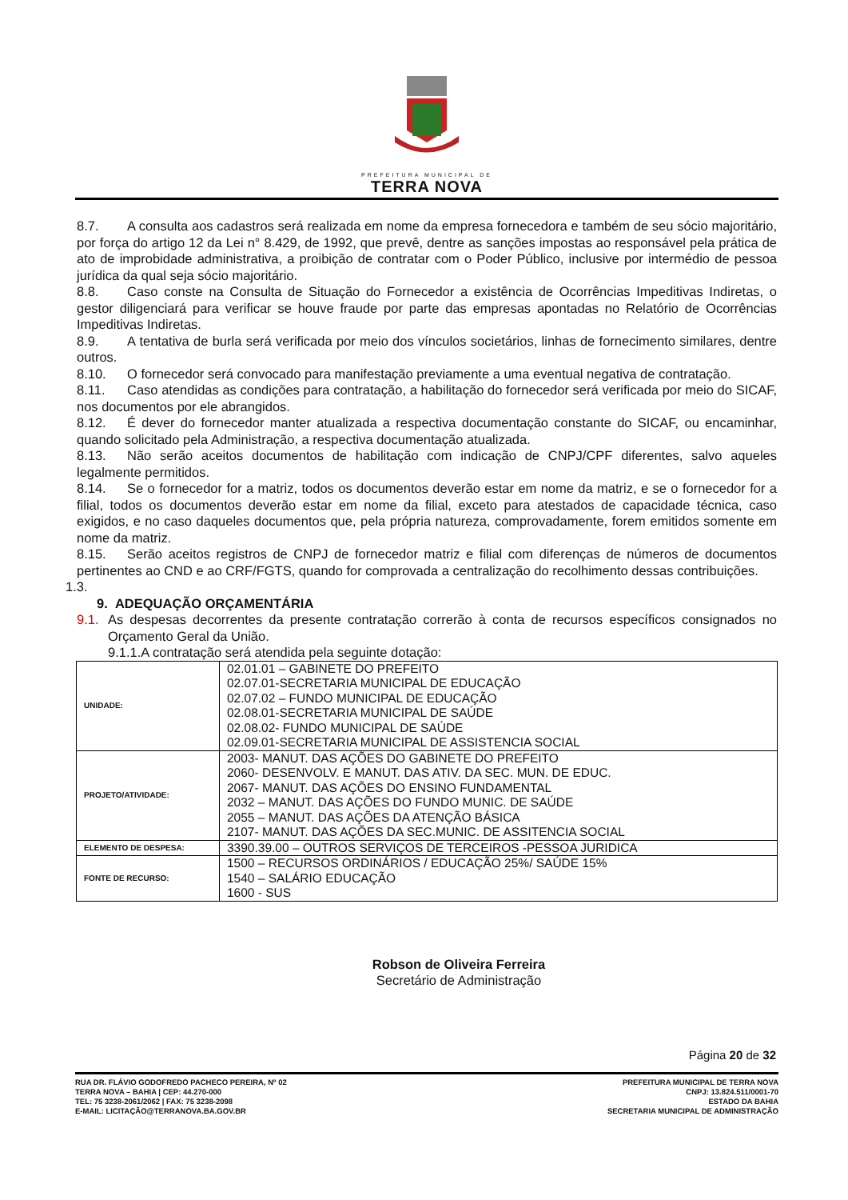PREFEITURA MUNICIPAL DE
TERRA NOVA
8.7. A consulta aos cadastros será realizada em nome da empresa fornecedora e também de seu sócio majoritário, por força do artigo 12 da Lei n° 8.429, de 1992, que prevê, dentre as sanções impostas ao responsável pela prática de ato de improbidade administrativa, a proibição de contratar com o Poder Público, inclusive por intermédio de pessoa jurídica da qual seja sócio majoritário.
8.8. Caso conste na Consulta de Situação do Fornecedor a existência de Ocorrências Impeditivas Indiretas, o gestor diligenciará para verificar se houve fraude por parte das empresas apontadas no Relatório de Ocorrências Impeditivas Indiretas.
8.9. A tentativa de burla será verificada por meio dos vínculos societários, linhas de fornecimento similares, dentre outros.
8.10. O fornecedor será convocado para manifestação previamente a uma eventual negativa de contratação.
8.11. Caso atendidas as condições para contratação, a habilitação do fornecedor será verificada por meio do SICAF, nos documentos por ele abrangidos.
8.12. É dever do fornecedor manter atualizada a respectiva documentação constante do SICAF, ou encaminhar, quando solicitado pela Administração, a respectiva documentação atualizada.
8.13. Não serão aceitos documentos de habilitação com indicação de CNPJ/CPF diferentes, salvo aqueles legalmente permitidos.
8.14. Se o fornecedor for a matriz, todos os documentos deverão estar em nome da matriz, e se o fornecedor for a filial, todos os documentos deverão estar em nome da filial, exceto para atestados de capacidade técnica, caso exigidos, e no caso daqueles documentos que, pela própria natureza, comprovadamente, forem emitidos somente em nome da matriz.
8.15. Serão aceitos registros de CNPJ de fornecedor matriz e filial com diferenças de números de documentos pertinentes ao CND e ao CRF/FGTS, quando for comprovada a centralização do recolhimento dessas contribuições.
1.3.
9. ADEQUAÇÃO ORÇAMENTÁRIA
9.1. As despesas decorrentes da presente contratação correrão à conta de recursos específicos consignados no Orçamento Geral da União.
9.1.1.A contratação será atendida pela seguinte dotação:
| UNIDADE: | 02.01.01 – GABINETE DO PREFEITO 02.07.01-SECRETARIA MUNICIPAL DE EDUCAÇÃO 02.07.02 – FUNDO MUNICIPAL DE EDUCAÇÃO 02.08.01-SECRETARIA MUNICIPAL DE SAÚDE 02.08.02- FUNDO MUNICIPAL DE SAÚDE 02.09.01-SECRETARIA MUNICIPAL DE ASSISTENCIA SOCIAL |
| PROJETO/ATIVIDADE: | 2003- MANUT. DAS AÇÕES DO GABINETE DO PREFEITO 2060- DESENVOLV. E MANUT. DAS ATIV. DA SEC. MUN. DE EDUC. 2067- MANUT. DAS AÇÕES DO ENSINO FUNDAMENTAL 2032 – MANUT. DAS AÇÕES DO FUNDO MUNIC. DE SAÚDE 2055 – MANUT. DAS AÇÕES DA ATENÇÃO BÁSICA 2107- MANUT. DAS AÇÕES DA SEC.MUNIC. DE ASSITENCIA SOCIAL |
| ELEMENTO DE DESPESA: | 3390.39.00 – OUTROS SERVIÇOS DE TERCEIROS -PESSOA JURIDICA |
| FONTE DE RECURSO: | 1500 – RECURSOS ORDINÁRIOS / EDUCAÇÃO 25%/ SAÚDE 15% 1540 – SALÁRIO EDUCAÇÃO 1600 - SUS |
Robson de Oliveira Ferreira
Secretário de Administração
Página 20 de 32
RUA DR. FLÁVIO GODOFREDO PACHECO PEREIRA, Nº 02
TERRA NOVA – BAHIA | CEP: 44.270-000
TEL: 75 3238-2061/2062 | FAX: 75 3238-2098
E-MAIL: LICITAÇÃO@TERRANOVA.BA.GOV.BR
PREFEITURA MUNICIPAL DE TERRA NOVA
CNPJ: 13.824.511/0001-70
ESTADO DA BAHIA
SECRETARIA MUNICIPAL DE ADMINISTRAÇÃO